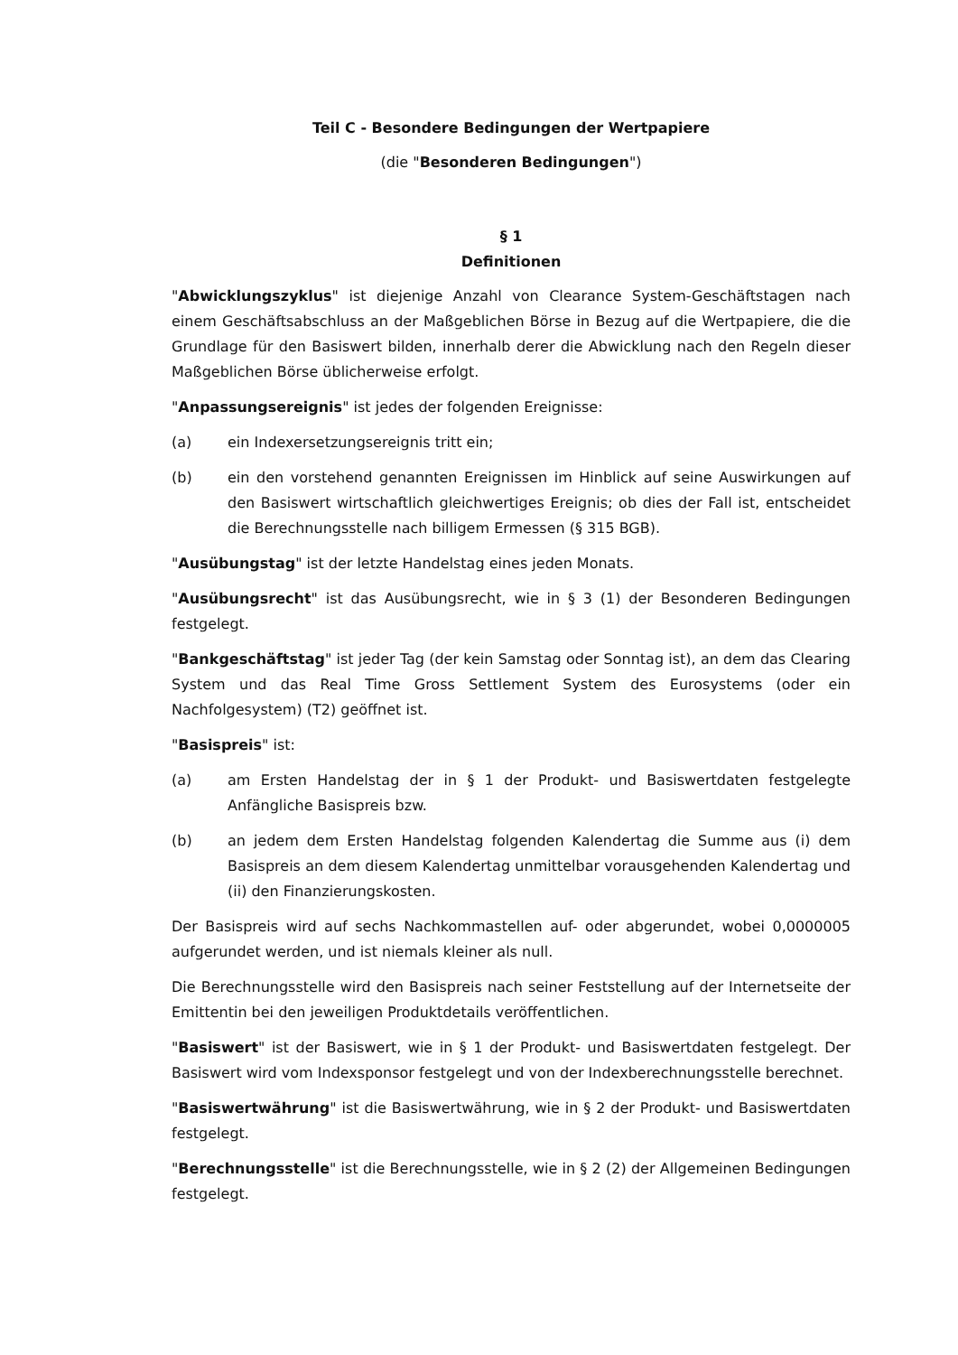Teil C - Besondere Bedingungen der Wertpapiere
(die "Besonderen Bedingungen")
§ 1
Definitionen
"Abwicklungszyklus" ist diejenige Anzahl von Clearance System-Geschäftstagen nach einem Geschäftsabschluss an der Maßgeblichen Börse in Bezug auf die Wertpapiere, die die Grundlage für den Basiswert bilden, innerhalb derer die Abwicklung nach den Regeln dieser Maßgeblichen Börse üblicherweise erfolgt.
"Anpassungsereignis" ist jedes der folgenden Ereignisse:
(a) ein Indexersetzungsereignis tritt ein;
(b) ein den vorstehend genannten Ereignissen im Hinblick auf seine Auswirkungen auf den Basiswert wirtschaftlich gleichwertiges Ereignis; ob dies der Fall ist, entscheidet die Berechnungsstelle nach billigem Ermessen (§ 315 BGB).
"Ausübungstag" ist der letzte Handelstag eines jeden Monats.
"Ausübungsrecht" ist das Ausübungsrecht, wie in § 3 (1) der Besonderen Bedingungen festgelegt.
"Bankgeschäftstag" ist jeder Tag (der kein Samstag oder Sonntag ist), an dem das Clearing System und das Real Time Gross Settlement System des Eurosystems (oder ein Nachfolgesystem) (T2) geöffnet ist.
"Basispreis" ist:
(a) am Ersten Handelstag der in § 1 der Produkt- und Basiswertdaten festgelegte Anfängliche Basispreis bzw.
(b) an jedem dem Ersten Handelstag folgenden Kalendertag die Summe aus (i) dem Basispreis an dem diesem Kalendertag unmittelbar vorausgehenden Kalendertag und (ii) den Finanzierungskosten.
Der Basispreis wird auf sechs Nachkommastellen auf- oder abgerundet, wobei 0,0000005 aufgerundet werden, und ist niemals kleiner als null.
Die Berechnungsstelle wird den Basispreis nach seiner Feststellung auf der Internetseite der Emittentin bei den jeweiligen Produktdetails veröffentlichen.
"Basiswert" ist der Basiswert, wie in § 1 der Produkt- und Basiswertdaten festgelegt. Der Basiswert wird vom Indexsponsor festgelegt und von der Indexberechnungsstelle berechnet.
"Basiswertwährung" ist die Basiswertwährung, wie in § 2 der Produkt- und Basiswertdaten festgelegt.
"Berechnungsstelle" ist die Berechnungsstelle, wie in § 2 (2) der Allgemeinen Bedingungen festgelegt.